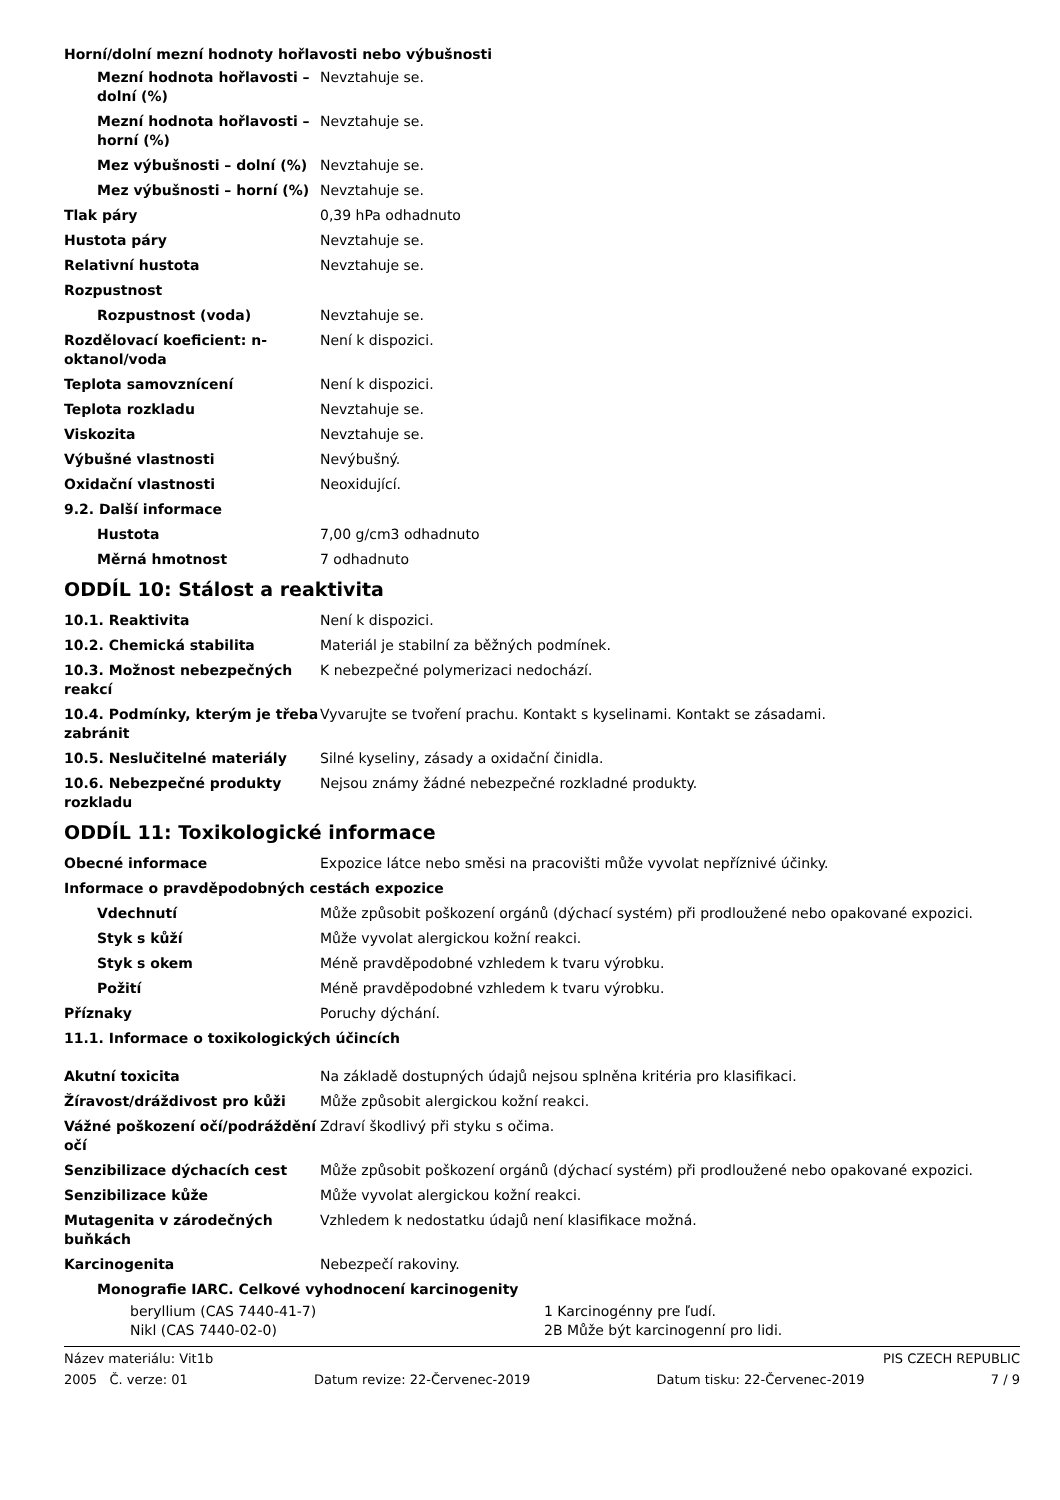Horní/dolní mezní hodnoty hořlavosti nebo výbušnosti
| Mezní hodnota hořlavosti – dolní (%) | Nevztahuje se. |
| Mezní hodnota hořlavosti – horní (%) | Nevztahuje se. |
| Mez výbušnosti – dolní (%) | Nevztahuje se. |
| Mez výbušnosti – horní (%) | Nevztahuje se. |
| Tlak páry | 0,39 hPa odhadnuto |
| Hustota páry | Nevztahuje se. |
| Relativní hustota | Nevztahuje se. |
| Rozpustnost | |
| Rozpustnost (voda) | Nevztahuje se. |
| Rozdělovací koeficient: n-oktanol/voda | Není k dispozici. |
| Teplota samovznícení | Není k dispozici. |
| Teplota rozkladu | Nevztahuje se. |
| Viskozita | Nevztahuje se. |
| Výbušné vlastnosti | Nevýbušný. |
| Oxidační vlastnosti | Neoxidující. |
| 9.2. Další informace | |
| Hustota | 7,00 g/cm3 odhadnuto |
| Měrná hmotnost | 7 odhadnuto |
ODDÍL 10: Stálost a reaktivita
| 10.1. Reaktivita | Není k dispozici. |
| 10.2. Chemická stabilita | Materiál je stabilní za běžných podmínek. |
| 10.3. Možnost nebezpečných reakcí | K nebezpečné polymerizaci nedochází. |
| 10.4. Podmínky, kterým je třeba zabránit | Vyvarujte se tvoření prachu. Kontakt s kyselinami. Kontakt se zásadami. |
| 10.5. Neslučitelné materiály | Silné kyseliny, zásady a oxidační činidla. |
| 10.6. Nebezpečné produkty rozkladu | Nejsou známy žádné nebezpečné rozkladné produkty. |
ODDÍL 11: Toxikologické informace
| Obecné informace | Expozice látce nebo směsi na pracovišti může vyvolat nepříznivé účinky. |
| Informace o pravděpodobných cestách expozice | |
| Vdechnutí | Může způsobit poškození orgánů (dýchací systém) při prodloužené nebo opakované expozici. |
| Styk s kůží | Může vyvolat alergickou kožní reakci. |
| Styk s okem | Méně pravděpodobné vzhledem k tvaru výrobku. |
| Požití | Méně pravděpodobné vzhledem k tvaru výrobku. |
| Příznaky | Poruchy dýchání. |
| 11.1. Informace o toxikologických účincích | |
| Akutní toxicita | Na základě dostupných údajů nejsou splněna kritéria pro klasifikaci. |
| Žíravost/dráždivost pro kůži | Může způsobit alergickou kožní reakci. |
| Vážné poškození očí/podráždění očí | Zdraví škodlivý při styku s očima. |
| Senzibilizace dýchacích cest | Může způsobit poškození orgánů (dýchací systém) při prodloužené nebo opakované expozici. |
| Senzibilizace kůže | Může vyvolat alergickou kožní reakci. |
| Mutagenita v zárodečných buňkách | Vzhledem k nedostatku údajů není klasifikace možná. |
| Karcinogenita | Nebezpečí rakoviny. |
| Monografie IARC. Celkové vyhodnocení karcinogenity | |
| beryllium (CAS 7440-41-7) | 1 Karcinogénny pre ľudí. |
| Nikl (CAS 7440-02-0) | 2B Může být karcinogenní pro lidi. |
Název materiálu: Vit1b PIS CZECH REPUBLIC
2005 Č. verze: 01 Datum revize: 22-Červenec-2019 Datum tisku: 22-Červenec-2019 7 / 9